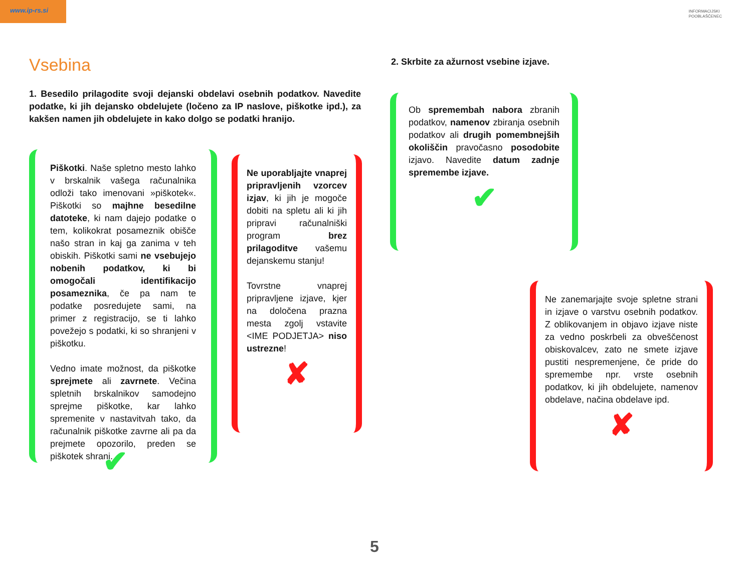www.ip-rs.si
INFORMACIJSKI
POOBLAŠČENEC
Vsebina
1. Besedilo prilagodite svoji dejanski obdelavi osebnih podatkov. Navedite podatke, ki jih dejansko obdelujete (ločeno za IP naslove, piškotke ipd.), za kakšen namen jih obdelujete in kako dolgo se podatki hranijo.
Piškotki. Naše spletno mesto lahko v brskalnik vašega računalnika odloži tako imenovani »piškotek«. Piškotki so majhne besedilne datoteke, ki nam dajejo podatke o tem, kolikokrat posameznik obišče našo stran in kaj ga zanima v teh obiskih. Piškotki sami ne vsebujejo nobenih podatkov, ki bi omogočali identifikacijo posameznika, če pa nam te podatke posredujete sami, na primer z registracijo, se ti lahko povežejo s podatki, ki so shranjeni v piškotku.
Vedno imate možnost, da piškotke sprejmete ali zavrnete. Večina spletnih brskalnikov samodejno sprejme piškotke, kar lahko spremenite v nastavitvah tako, da računalnik piškotke zavrne ali pa da prejmete opozorilo, preden se piškotek shrani.
✔
Ne uporabljajte vnaprej pripravljenih vzorcev izjav, ki jih je mogoče dobiti na spletu ali ki jih pripravi računalniški program brez prilagoditve vašemu dejanskemu stanju!
Tovrstne vnaprej pripravljene izjave, kjer na določena prazna mesta zgolj vstavite <IME PODJETJA> niso ustrezne!
✘
2. Skrbite za ažurnost vsebine izjave.
Ob spremembah nabora zbranih podatkov, namenov zbiranja osebnih podatkov ali drugih pomembnejših okoliščin pravočasno posodobite izjavo. Navedite datum zadnje spremembe izjave.
✔
Ne zanemarjajte svoje spletne strani in izjave o varstvu osebnih podatkov. Z oblikovanjem in objavo izjave niste za vedno poskrbeli za obveščenost obiskovalcev, zato ne smete izjave pustiti nespremenjene, če pride do spremembe npr. vrste osebnih podatkov, ki jih obdelujete, namenov obdelave, načina obdelave ipd.
✘
5